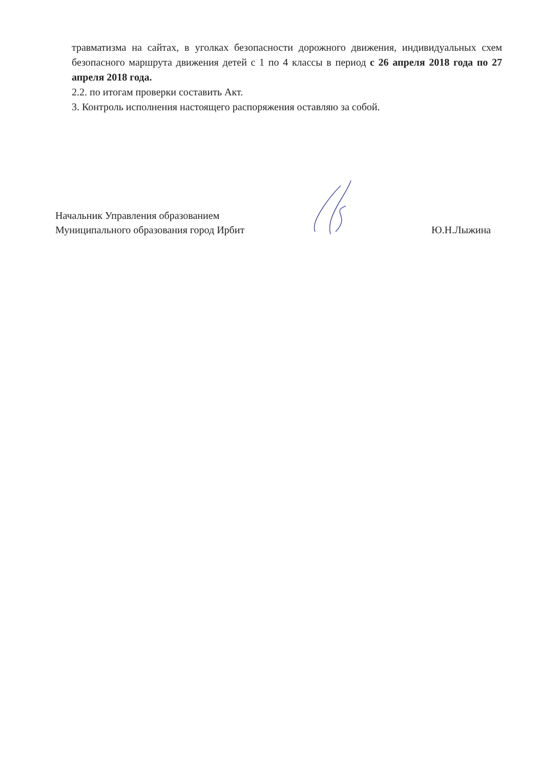травматизма на сайтах, в уголках безопасности дорожного движения, индивидуальных схем безопасного маршрута движения детей с 1 по 4 классы в период с 26 апреля 2018 года по 27 апреля 2018 года.
2.2. по итогам проверки составить Акт.
3. Контроль исполнения настоящего распоряжения оставляю за собой.
Начальник Управления образованием
Муниципального образования город Ирбит
Ю.Н.Лыжина